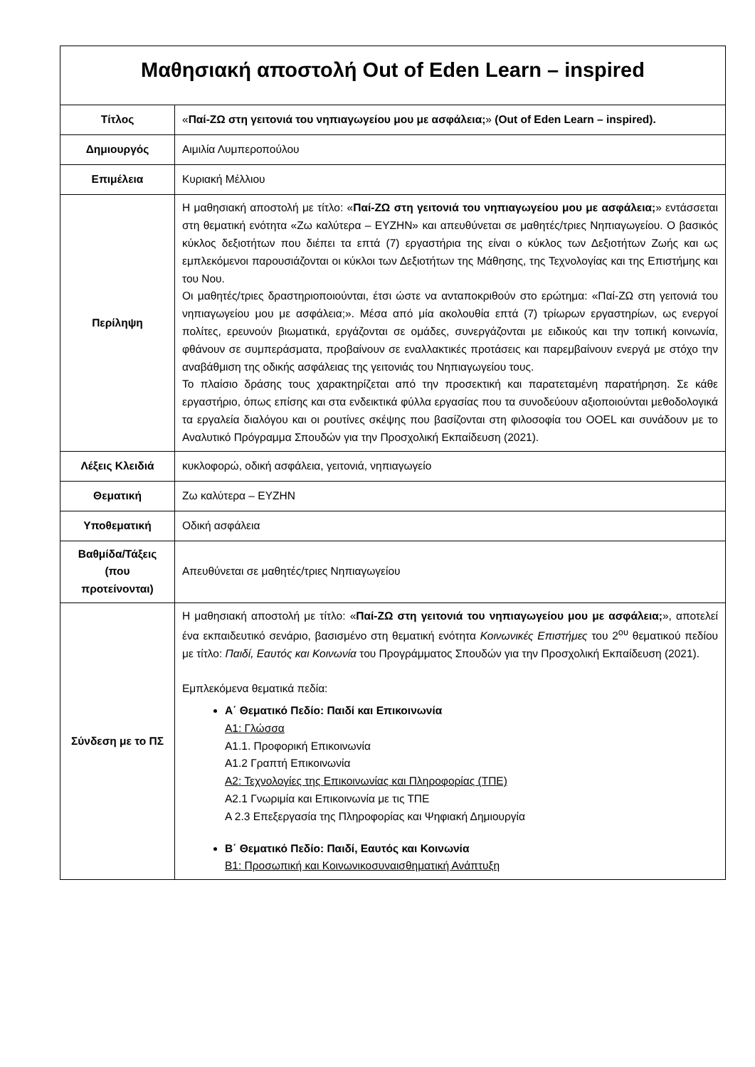| Μαθησιακή αποστολή Out of Eden Learn – inspired | |
| --- | --- |
| Τίτλος | « Παί-ΖΩ στη γειτονιά του νηπιαγωγείου μου με ασφάλεια; » (Out of Eden Learn – inspired). |
| Δημιουργός | Αιμιλία Λυμπεροπούλου |
| Επιμέλεια | Κυριακή Μέλλιου |
| Περίληψη | Η μαθησιακή αποστολή με τίτλο: « Παί-ΖΩ στη γειτονιά του νηπιαγωγείου μου με ασφάλεια; » εντάσσεται στη θεματική ενότητα «Ζω καλύτερα – ΕΥΖΗΝ» και απευθύνεται σε μαθητές/τριες Νηπιαγωγείου. Ο βασικός κύκλος δεξιοτήτων που διέπει τα επτά (7) εργαστήρια της είναι ο κύκλος των Δεξιοτήτων Ζωής και ως εμπλεκόμενοι παρουσιάζονται οι κύκλοι των Δεξιοτήτων της Μάθησης, της Τεχνολογίας και της Επιστήμης και του Νου. Οι μαθητές/τριες δραστηριοποιούνται, έτσι ώστε να ανταποκριθούν στο ερώτημα: «Παί-ΖΩ στη γειτονιά του νηπιαγωγείου μου με ασφάλεια;». Μέσα από μία ακολουθία επτά (7) τρίωρων εργαστηρίων, ως ενεργοί πολίτες, ερευνούν βιωματικά, εργάζονται σε ομάδες, συνεργάζονται με ειδικούς και την τοπική κοινωνία, φθάνουν σε συμπεράσματα, προβαίνουν σε εναλλακτικές προτάσεις και παρεμβαίνουν ενεργά με στόχο την αναβάθμιση της οδικής ασφάλειας της γειτονιάς του Νηπιαγωγείου τους. Το πλαίσιο δράσης τους χαρακτηρίζεται από την προσεκτική και παρατεταμένη παρατήρηση. Σε κάθε εργαστήριο, όπως επίσης και στα ενδεικτικά φύλλα εργασίας που τα συνοδεύουν αξιοποιούνται μεθοδολογικά τα εργαλεία διαλόγου και οι ρουτίνες σκέψης που βασίζονται στη φιλοσοφία του OOEL και συνάδουν με το Αναλυτικό Πρόγραμμα Σπουδών για την Προσχολική Εκπαίδευση (2021). |
| Λέξεις Κλειδιά | κυκλοφορώ, οδική ασφάλεια, γειτονιά, νηπιαγωγείο |
| Θεματική | Ζω καλύτερα – ΕΥΖΗΝ |
| Υποθεματική | Οδική ασφάλεια |
| Βαθμίδα/Τάξεις (που προτείνονται) | Απευθύνεται σε μαθητές/τριες Νηπιαγωγείου |
| Σύνδεση με το ΠΣ | Η μαθησιακή αποστολή με τίτλο: « Παί-ΖΩ στη γειτονιά του νηπιαγωγείου μου με ασφάλεια; », αποτελεί ένα εκπαιδευτικό σενάριο, βασισμένο στη θεματική ενότητα Κοινωνικές Επιστήμες του 2<sup>ου</sup> θεματικού πεδίου με τίτλο: Παιδί, Εαυτός και Κοινωνία του Προγράμματος Σπουδών για την Προσχολική Εκπαίδευση (2021). Εμπλεκόμενα θεματικά πεδία: Α΄ Θεματικό Πεδίο: Παιδί και Επικοινωνία Α1: Γλώσσα Α1.1. Προφορική Επικοινωνία Α1.2 Γραπτή Επικοινωνία Α2: Τεχνολογίες της Επικοινωνίας και Πληροφορίας (ΤΠΕ) Α2.1 Γνωριμία και Επικοινωνία με τις ΤΠΕ Α 2.3 Επεξεργασία της Πληροφορίας και Ψηφιακή Δημιουργία Β΄ Θεματικό Πεδίο: Παιδί, Εαυτός και Κοινωνία Β1: Προσωπική και Κοινωνικοσυναισθηματική Ανάπτυξη |